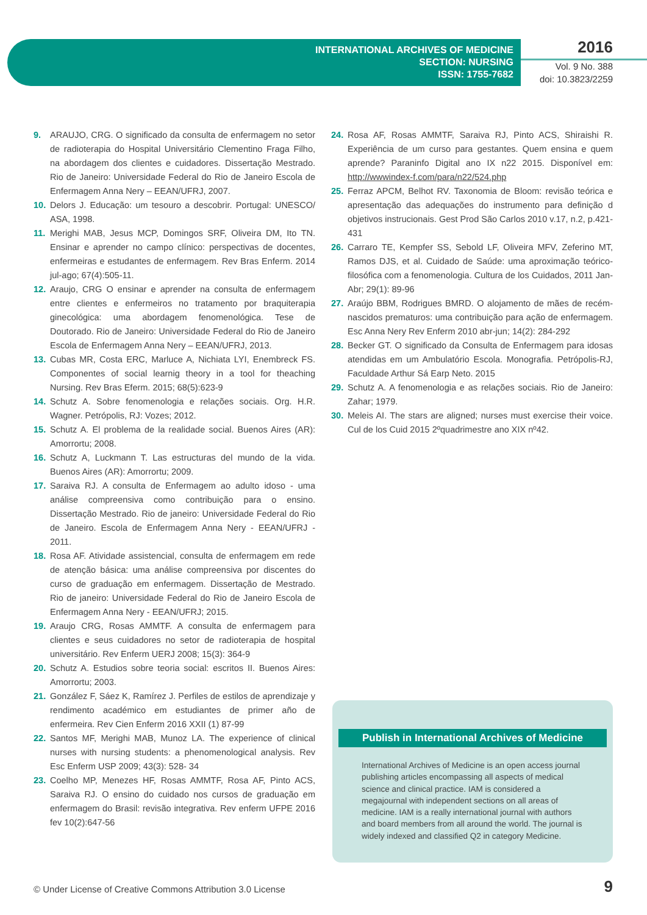INTERNATIONAL ARCHIVES OF MEDICINE
SECTION: NURSING
ISSN: 1755-7682
2016
Vol. 9 No. 388
doi: 10.3823/2259
9. ARAUJO, CRG. O significado da consulta de enfermagem no setor de radioterapia do Hospital Universitário Clementino Fraga Filho, na abordagem dos clientes e cuidadores. Dissertação Mestrado. Rio de Janeiro: Universidade Federal do Rio de Janeiro Escola de Enfermagem Anna Nery – EEAN/UFRJ, 2007.
10. Delors J. Educação: um tesouro a descobrir. Portugal: UNESCO/ ASA, 1998.
11. Merighi MAB, Jesus MCP, Domingos SRF, Oliveira DM, Ito TN. Ensinar e aprender no campo clínico: perspectivas de docentes, enfermeiras e estudantes de enfermagem. Rev Bras Enferm. 2014 jul-ago; 67(4):505-11.
12. Araujo, CRG O ensinar e aprender na consulta de enfermagem entre clientes e enfermeiros no tratamento por braquiterapia ginecológica: uma abordagem fenomenológica. Tese de Doutorado. Rio de Janeiro: Universidade Federal do Rio de Janeiro Escola de Enfermagem Anna Nery – EEAN/UFRJ, 2013.
13. Cubas MR, Costa ERC, Marluce A, Nichiata LYI, Enembreck FS. Componentes of social learnig theory in a tool for theaching Nursing. Rev Bras Eferm. 2015; 68(5):623-9
14. Schutz A. Sobre fenomenologia e relações sociais. Org. H.R. Wagner. Petrópolis, RJ: Vozes; 2012.
15. Schutz A. El problema de la realidade social. Buenos Aires (AR): Amorrortu; 2008.
16. Schutz A, Luckmann T. Las estructuras del mundo de la vida. Buenos Aires (AR): Amorrortu; 2009.
17. Saraiva RJ. A consulta de Enfermagem ao adulto idoso - uma análise compreensiva como contribuição para o ensino. Dissertação Mestrado. Rio de janeiro: Universidade Federal do Rio de Janeiro. Escola de Enfermagem Anna Nery - EEAN/UFRJ - 2011.
18. Rosa AF. Atividade assistencial, consulta de enfermagem em rede de atenção básica: uma análise compreensiva por discentes do curso de graduação em enfermagem. Dissertação de Mestrado. Rio de janeiro: Universidade Federal do Rio de Janeiro Escola de Enfermagem Anna Nery - EEAN/UFRJ; 2015.
19. Araujo CRG, Rosas AMMTF. A consulta de enfermagem para clientes e seus cuidadores no setor de radioterapia de hospital universitário. Rev Enferm UERJ 2008; 15(3): 364-9
20. Schutz A. Estudios sobre teoria social: escritos II. Buenos Aires: Amorrortu; 2003.
21. González F, Sáez K, Ramírez J. Perfiles de estilos de aprendizaje y rendimento académico em estudiantes de primer año de enfermeira. Rev Cien Enferm 2016 XXII (1) 87-99
22. Santos MF, Merighi MAB, Munoz LA. The experience of clinical nurses with nursing students: a phenomenological analysis. Rev Esc Enferm USP 2009; 43(3): 528- 34
23. Coelho MP, Menezes HF, Rosas AMMTF, Rosa AF, Pinto ACS, Saraiva RJ. O ensino do cuidado nos cursos de graduação em enfermagem do Brasil: revisão integrativa. Rev enferm UFPE 2016 fev 10(2):647-56
24. Rosa AF, Rosas AMMTF, Saraiva RJ, Pinto ACS, Shiraishi R. Experiência de um curso para gestantes. Quem ensina e quem aprende? Paraninfo Digital ano IX n22 2015. Disponível em: http://wwwindex-f.com/para/n22/524.php
25. Ferraz APCM, Belhot RV. Taxonomia de Bloom: revisão teórica e apresentação das adequações do instrumento para definição d objetivos instrucionais. Gest Prod São Carlos 2010 v.17, n.2, p.421- 431
26. Carraro TE, Kempfer SS, Sebold LF, Oliveira MFV, Zeferino MT, Ramos DJS, et al. Cuidado de Saúde: uma aproximação teórico-filosófica com a fenomenologia. Cultura de los Cuidados, 2011 Jan-Abr; 29(1): 89-96
27. Araújo BBM, Rodrigues BMRD. O alojamento de mães de recém-nascidos prematuros: uma contribuição para ação de enfermagem. Esc Anna Nery Rev Enferm 2010 abr-jun; 14(2): 284-292
28. Becker GT. O significado da Consulta de Enfermagem para idosas atendidas em um Ambulatório Escola. Monografia. Petrópolis-RJ, Faculdade Arthur Sá Earp Neto. 2015
29. Schutz A. A fenomenologia e as relações sociais. Rio de Janeiro: Zahar; 1979.
30. Meleis AI. The stars are aligned; nurses must exercise their voice. Cul de los Cuid 2015 2ºquadrimestre ano XIX nº42.
Publish in International Archives of Medicine
International Archives of Medicine is an open access journal publishing articles encompassing all aspects of medical science and clinical practice. IAM is considered a megajournal with independent sections on all areas of medicine. IAM is a really international journal with authors and board members from all around the world. The journal is widely indexed and classified Q2 in category Medicine.
© Under License of Creative Commons Attribution 3.0 License
9